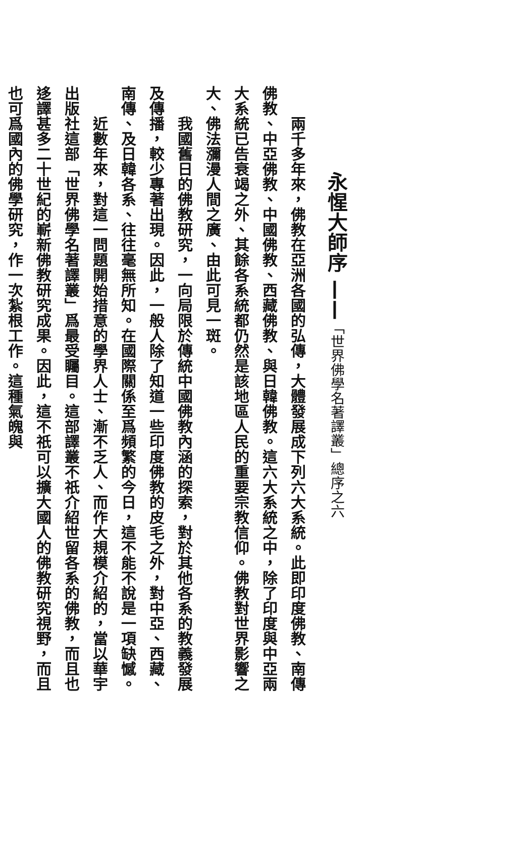永惺大師序 ——「世界佛學名著譯叢」總序之六
兩千多年來，佛教在亞洲各國的弘傳，大體發展成下列六大系統。此即印度佛教、南傳佛教、中亞佛教、中國佛教、西藏佛教、與日韓佛教。這六大系統之中，除了印度與中亞兩大系統已告衰竭之外、其餘各系統都仍然是該地區人民的重要宗教信仰。佛教對世界影響之大、佛法瀰漫人間之廣、由此可見一斑。
我國舊日的佛教研究，一向局限於傳統中國佛教內涵的探索，對於其他各系的教義發展及傳播，較少專著出現。因此，一般人除了知道一些印度佛教的皮毛之外，對中亞、西藏、南傳、及日韓各系、往往毫無所知。在國際關係至爲頻繁的今日，這不能不說是一項缺憾。
近數年來，對這一問題開始措意的學界人士、漸不乏人、而作大規模介紹的，當以華宇出版社這部「世界佛學名著譯叢」爲最受矚目。這部譯叢不祇介紹世留各系的佛教，而且也迻譯甚多二十世紀的嶄新佛教研究成果。因此，這不祇可以擴大國人的佛教研究視野，而且也可爲國內的佛學研究，作一次紮根工作。這種氣魄與